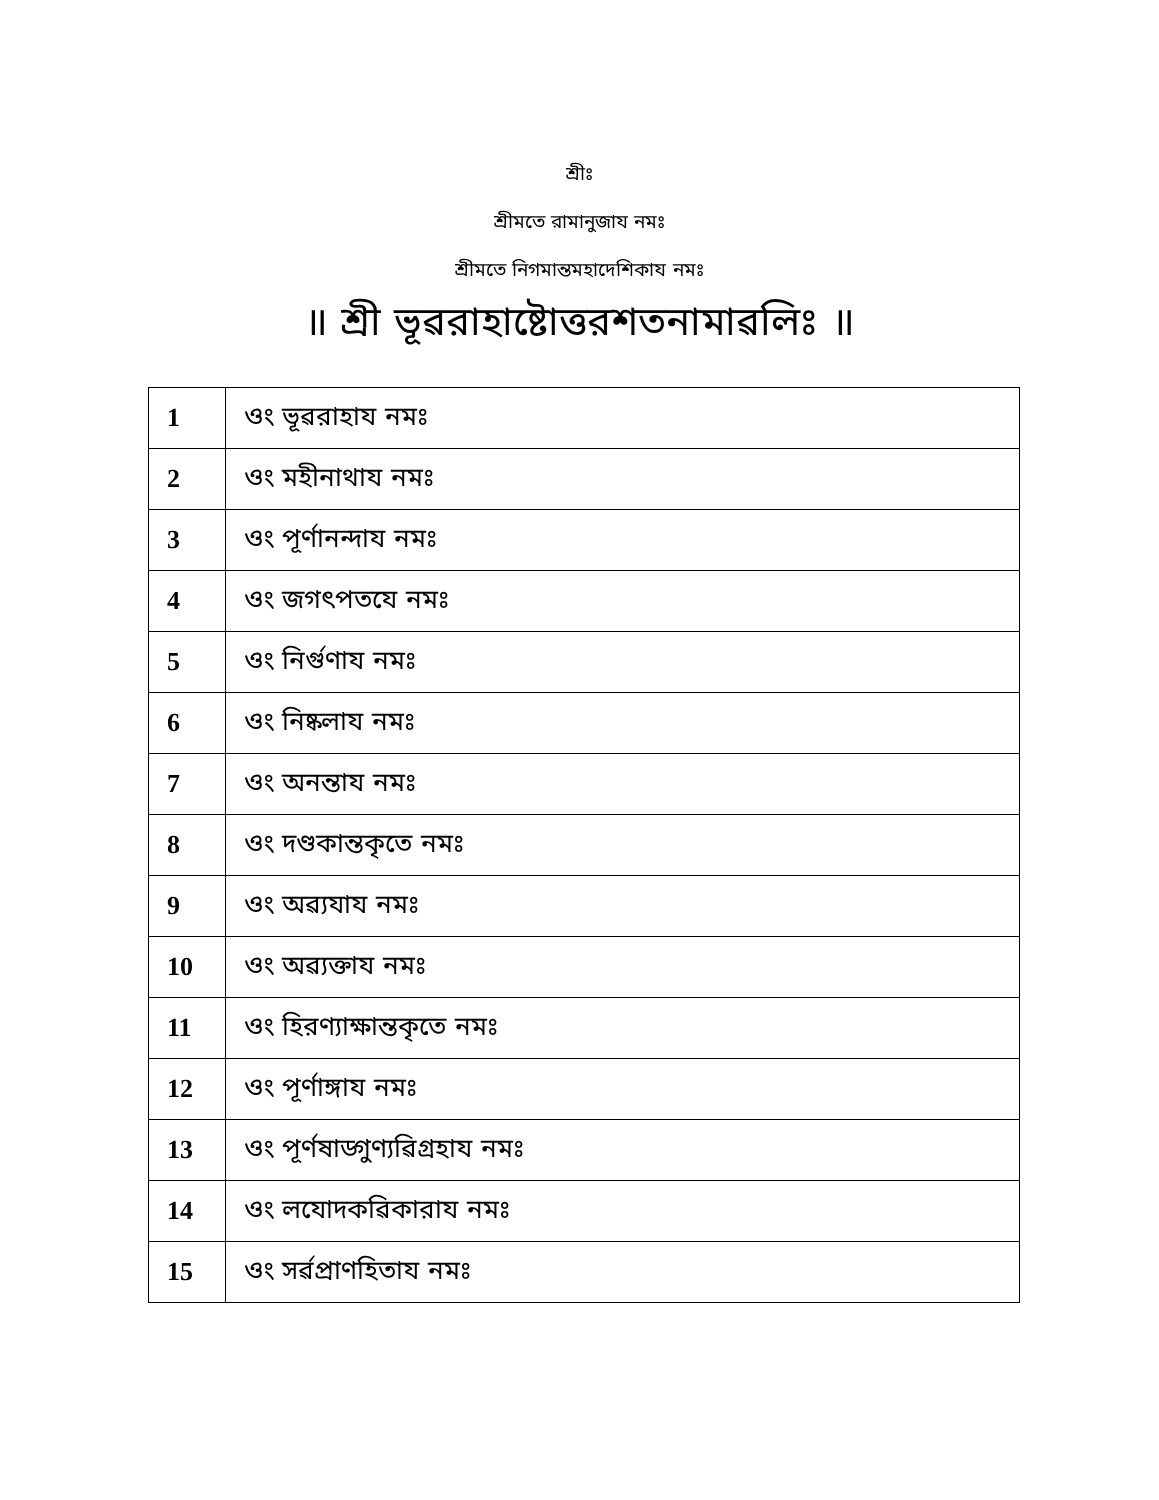শ্রীঃ
শ্রীমতে রামানুজায নমঃ
শ্রীমতে নিগমান্তমহাদেশিকায নমঃ
॥ শ্রী ভূৱরাহাষ্টোত্তরশতনামাৱলিঃ ॥
| 1 | ওং ভূৱরাহায নমঃ |
| 2 | ওং মহীনাথায নমঃ |
| 3 | ওং পূর্ণানন্দায নমঃ |
| 4 | ওং জগৎপতযে নমঃ |
| 5 | ওং নির্গুণায নমঃ |
| 6 | ওং নিষ্কলায নমঃ |
| 7 | ওং অনন্তায নমঃ |
| 8 | ওং দণ্ডকান্তকৃতে নমঃ |
| 9 | ওং অৱ্যযায নমঃ |
| 10 | ওং অৱ্যক্তায নমঃ |
| 11 | ওং হিরণ্যাক্ষান্তকৃতে নমঃ |
| 12 | ওং পূর্ণাঙ্গায নমঃ |
| 13 | ওং পূর্ণষাড্গুণ্যৱিগ্রহায নমঃ |
| 14 | ওং লযোদকৱিকারায নমঃ |
| 15 | ওং সর্ৱপ্রাণহিতায নমঃ |